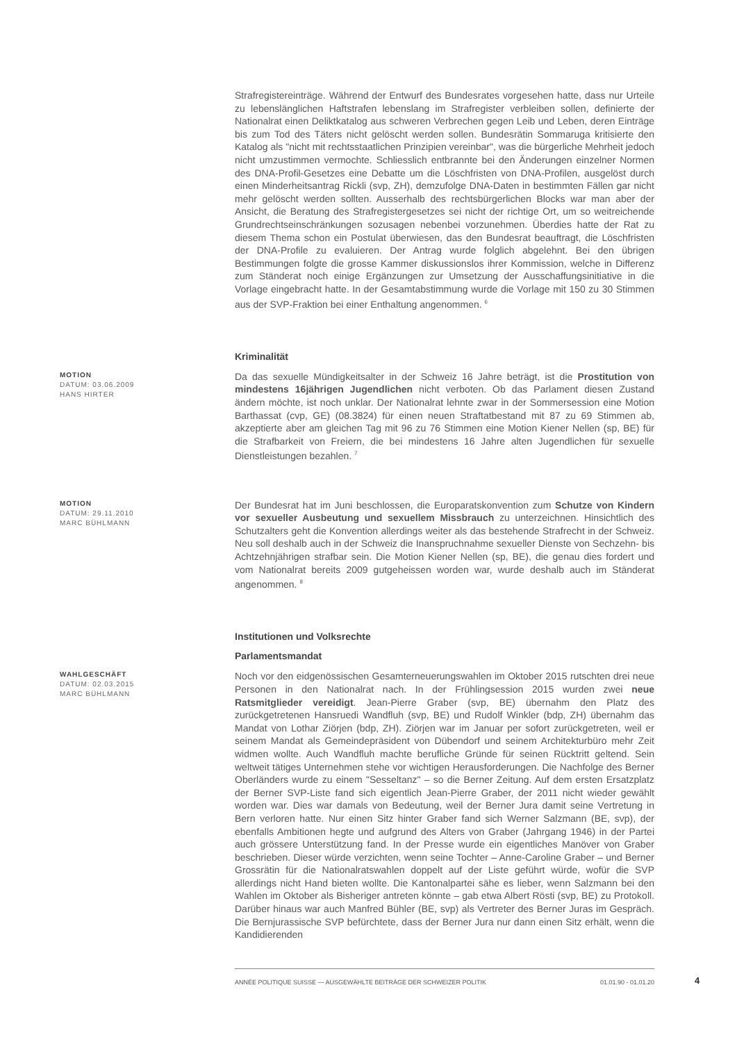Strafregistereinträge. Während der Entwurf des Bundesrates vorgesehen hatte, dass nur Urteile zu lebenslänglichen Haftstrafen lebenslang im Strafregister verbleiben sollen, definierte der Nationalrat einen Deliktkatalog aus schweren Verbrechen gegen Leib und Leben, deren Einträge bis zum Tod des Täters nicht gelöscht werden sollen. Bundesrätin Sommaruga kritisierte den Katalog als "nicht mit rechtsstaatlichen Prinzipien vereinbar", was die bürgerliche Mehrheit jedoch nicht umzustimmen vermochte. Schliesslich entbrannte bei den Änderungen einzelner Normen des DNA-Profil-Gesetzes eine Debatte um die Löschfristen von DNA-Profilen, ausgelöst durch einen Minderheitsantrag Rickli (svp, ZH), demzufolge DNA-Daten in bestimmten Fällen gar nicht mehr gelöscht werden sollten. Ausserhalb des rechtsbürgerlichen Blocks war man aber der Ansicht, die Beratung des Strafregistergesetzes sei nicht der richtige Ort, um so weitreichende Grundrechtseinschränkungen sozusagen nebenbei vorzunehmen. Überdies hatte der Rat zu diesem Thema schon ein Postulat überwiesen, das den Bundesrat beauftragt, die Löschfristen der DNA-Profile zu evaluieren. Der Antrag wurde folglich abgelehnt. Bei den übrigen Bestimmungen folgte die grosse Kammer diskussionslos ihrer Kommission, welche in Differenz zum Ständerat noch einige Ergänzungen zur Umsetzung der Ausschaffungsinitiative in die Vorlage eingebracht hatte. In der Gesamtabstimmung wurde die Vorlage mit 150 zu 30 Stimmen aus der SVP-Fraktion bei einer Enthaltung angenommen. <sup>6</sup>
Kriminalität
MOTION
DATUM: 03.06.2009
HANS HIRTER
Da das sexuelle Mündigkeitsalter in der Schweiz 16 Jahre beträgt, ist die Prostitution von mindestens 16jährigen Jugendlichen nicht verboten. Ob das Parlament diesen Zustand ändern möchte, ist noch unklar. Der Nationalrat lehnte zwar in der Sommersession eine Motion Barthassat (cvp, GE) (08.3824) für einen neuen Straftatbestand mit 87 zu 69 Stimmen ab, akzeptierte aber am gleichen Tag mit 96 zu 76 Stimmen eine Motion Kiener Nellen (sp, BE) für die Strafbarkeit von Freiern, die bei mindestens 16 Jahre alten Jugendlichen für sexuelle Dienstleistungen bezahlen. <sup>7</sup>
MOTION
DATUM: 29.11.2010
MARC BÜHLMANN
Der Bundesrat hat im Juni beschlossen, die Europaratskonvention zum Schutze von Kindern vor sexueller Ausbeutung und sexuellem Missbrauch zu unterzeichnen. Hinsichtlich des Schutzalters geht die Konvention allerdings weiter als das bestehende Strafrecht in der Schweiz. Neu soll deshalb auch in der Schweiz die Inanspruchnahme sexueller Dienste von Sechzehn- bis Achtzehnjährigen strafbar sein. Die Motion Kiener Nellen (sp, BE), die genau dies fordert und vom Nationalrat bereits 2009 gutgeheissen worden war, wurde deshalb auch im Ständerat angenommen. <sup>8</sup>
Institutionen und Volksrechte
Parlamentsmandat
WAHLGESCHÄFT
DATUM: 02.03.2015
MARC BÜHLMANN
Noch vor den eidgenössischen Gesamterneuerungswahlen im Oktober 2015 rutschten drei neue Personen in den Nationalrat nach. In der Frühlingsession 2015 wurden zwei neue Ratsmitglieder vereidigt. Jean-Pierre Graber (svp, BE) übernahm den Platz des zurückgetretenen Hansruedi Wandfluh (svp, BE) und Rudolf Winkler (bdp, ZH) übernahm das Mandat von Lothar Ziörjen (bdp, ZH). Ziörjen war im Januar per sofort zurückgetreten, weil er seinem Mandat als Gemeindepräsident von Dübendorf und seinem Architekturbüro mehr Zeit widmen wollte. Auch Wandfluh machte berufliche Gründe für seinen Rücktritt geltend. Sein weltweit tätiges Unternehmen stehe vor wichtigen Herausforderungen. Die Nachfolge des Berner Oberländers wurde zu einem "Sesseltanz" – so die Berner Zeitung. Auf dem ersten Ersatzplatz der Berner SVP-Liste fand sich eigentlich Jean-Pierre Graber, der 2011 nicht wieder gewählt worden war. Dies war damals von Bedeutung, weil der Berner Jura damit seine Vertretung in Bern verloren hatte. Nur einen Sitz hinter Graber fand sich Werner Salzmann (BE, svp), der ebenfalls Ambitionen hegte und aufgrund des Alters von Graber (Jahrgang 1946) in der Partei auch grössere Unterstützung fand. In der Presse wurde ein eigentliches Manöver von Graber beschrieben. Dieser würde verzichten, wenn seine Tochter – Anne-Caroline Graber – und Berner Grossrätin für die Nationalratswahlen doppelt auf der Liste geführt würde, wofür die SVP allerdings nicht Hand bieten wollte. Die Kantonalpartei sähe es lieber, wenn Salzmann bei den Wahlen im Oktober als Bisheriger antreten könnte – gab etwa Albert Rösti (svp, BE) zu Protokoll. Darüber hinaus war auch Manfred Bühler (BE, svp) als Vertreter des Berner Juras im Gespräch. Die Bernjurassische SVP befürchtete, dass der Berner Jura nur dann einen Sitz erhält, wenn die Kandidierenden
ANNÉE POLITIQUE SUISSE — AUSGEWÄHLTE BEITRÄGE DER SCHWEIZER POLITIK 01.01.90 - 01.01.20
4